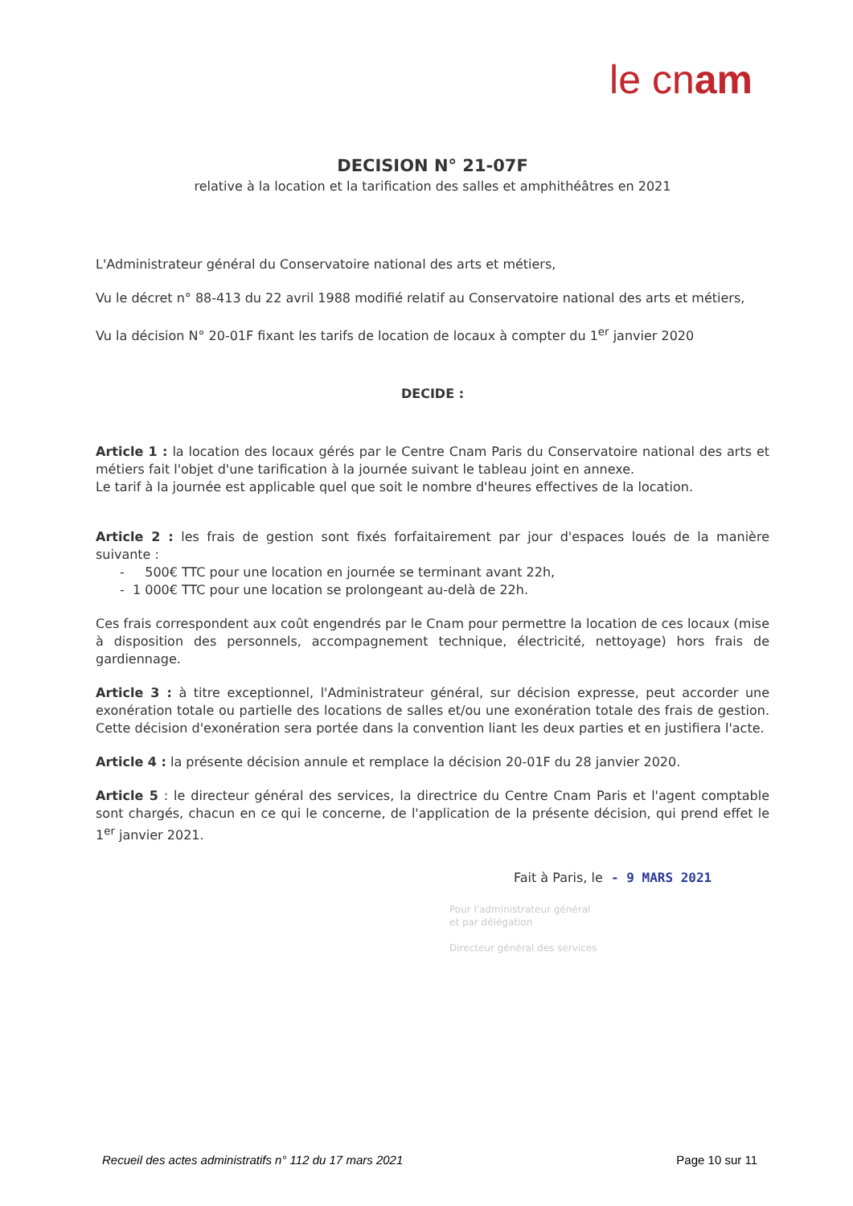le cnam
DECISION N° 21-07F
relative à la location et la tarification des salles et amphithéâtres en 2021
L'Administrateur général du Conservatoire national des arts et métiers,
Vu le décret n° 88-413 du 22 avril 1988 modifié relatif au Conservatoire national des arts et métiers,
Vu la décision N° 20-01F fixant les tarifs de location de locaux à compter du 1<sup>er</sup> janvier 2020
DECIDE :
Article 1 : la location des locaux gérés par le Centre Cnam Paris du Conservatoire national des arts et métiers fait l'objet d'une tarification à la journée suivant le tableau joint en annexe.
Le tarif à la journée est applicable quel que soit le nombre d'heures effectives de la location.
Article 2 : les frais de gestion sont fixés forfaitairement par jour d'espaces loués de la manière suivante :
- 500€ TTC pour une location en journée se terminant avant 22h,
- 1 000€ TTC pour une location se prolongeant au-delà de 22h.
Ces frais correspondent aux coût engendrés par le Cnam pour permettre la location de ces locaux (mise à disposition des personnels, accompagnement technique, électricité, nettoyage) hors frais de gardiennage.
Article 3 : à titre exceptionnel, l'Administrateur général, sur décision expresse, peut accorder une exonération totale ou partielle des locations de salles et/ou une exonération totale des frais de gestion. Cette décision d'exonération sera portée dans la convention liant les deux parties et en justifiera l'acte.
Article 4 : la présente décision annule et remplace la décision 20-01F du 28 janvier 2020.
Article 5 : le directeur général des services, la directrice du Centre Cnam Paris et l'agent comptable sont chargés, chacun en ce qui le concerne, de l'application de la présente décision, qui prend effet le 1<sup>er</sup> janvier 2021.
Fait à Paris, le - 9 MARS 2021
Pour l'administrateur général
et par délégation
Directeur général des services
Recueil des actes administratifs n° 112 du 17 mars 2021 Page 10 sur 11